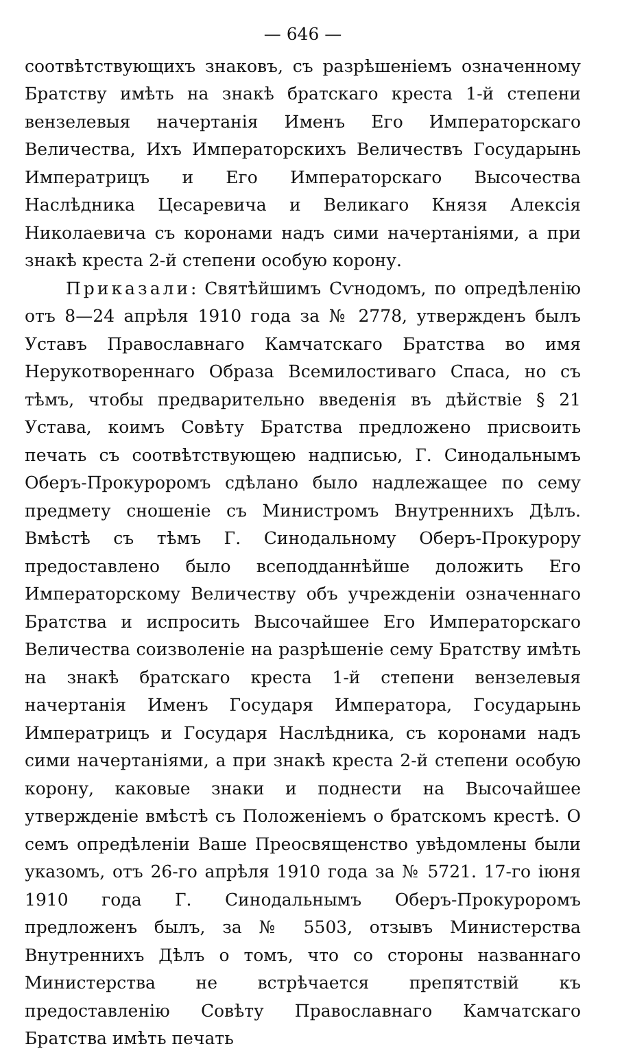— 646 —
соотвѣтствующихъ знаковъ, съ разрѣшеніемъ означенному Братству имѣть на знакѣ братскаго креста 1-й степени вензелевыя начертанія Именъ Его Императорскаго Величества, Ихъ Императорскихъ Величествъ Государынь Императрицъ и Его Императорскаго Высочества Наслѣдника Цесаревича и Великаго Князя Алексія Николаевича съ коронами надъ сими начертаніями, а при знакѣ креста 2-й степени особую корону.
Приказали: Святѣйшимъ Сѵнодомъ, по опредѣленію отъ 8—24 апрѣля 1910 года за № 2778, утвержденъ былъ Уставъ Православнаго Камчатскаго Братства во имя Нерукотвореннаго Образа Всемилостиваго Спаса, но съ тѣмъ, чтобы предварительно введенія въ дѣйствіе § 21 Устава, коимъ Совѣту Братства предложено присвоить печать съ соотвѣтствующею надписью, Г. Синодальнымъ Оберъ-Прокуроромъ сдѣлано было надлежащее по сему предмету сношеніе съ Министромъ Внутреннихъ Дѣлъ. Вмѣстѣ съ тѣмъ Г. Синодальному Оберъ-Прокурору предоставлено было всеподданнѣйше доложить Его Императорскому Величеству объ учрежденіи означеннаго Братства и испросить Высочайшее Его Императорскаго Величества соизволеніе на разрѣшеніе сему Братству имѣть на знакѣ братскаго креста 1-й степени вензелевыя начертанія Именъ Государя Императора, Государынь Императрицъ и Государя Наслѣдника, съ коронами надъ сими начертаніями, а при знакѣ креста 2-й степени особую корону, каковые знаки и поднести на Высочайшее утвержденіе вмѣстѣ съ Положеніемъ о братскомъ крестѣ. О семъ опредѣленіи Ваше Преосвященство увѣдомлены были указомъ, отъ 26-го апрѣля 1910 года за № 5721. 17-го іюня 1910 года Г. Синодальнымъ Оберъ-Прокуроромъ предложенъ былъ, за № 5503, отзывъ Министерства Внутреннихъ Дѣлъ о томъ, что со стороны названнаго Министерства не встрѣчается препятствій къ предоставленію Совѣту Православнаго Камчатскаго Братства имѣть печать